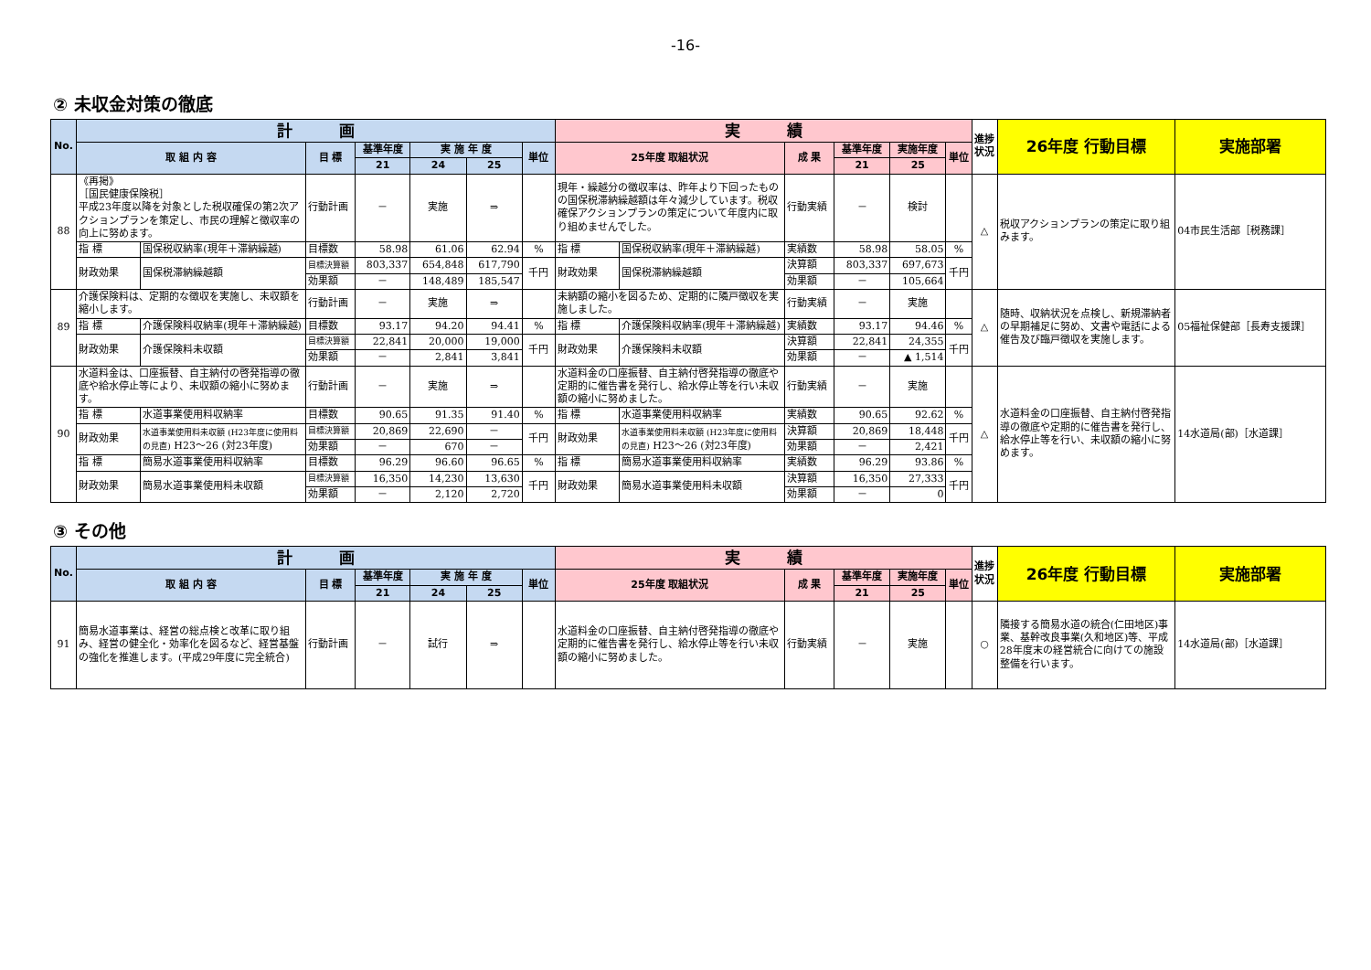-16-
② 未収金対策の徹底
| No. | 計 画 | | | | | | | 実 績 | | | | | | 進捗状況 | 26年度 行動目標 | 実施部署 |
| --- | --- | --- | --- | --- | --- | --- | --- | --- | --- | --- | --- | --- | --- | --- | --- | --- |
| | 取 組 内 容 | | 目 標 | 基準年度 | 実 施 年 度 | | 単位 | 25年度 取組状況 | | 成 果 | 基準年度 | 実施年度 | 単位 | | | |
| | | | | 21 | 24 | 25 | | | | | 21 | 25 | | | | |
| 88 | 《再掲》 ［国民健康保険税］ 平成23年度以降を対象とした税収確保の第2次アクションプランを策定し、市民の理解と徴収率の向上に努めます。 | | 行動計画 | － | 実施 | ⇒ | | 現年・繰越分の徴収率は、昨年より下回ったものの国保税滞納繰越額は年々減少しています。税収確保アクションプランの策定について年度内に取り組めませんでした。 | | 行動実績 | － | 検討 | | △ | 税収アクションプランの策定に取り組みます。 | 04市民生活部［税務課］ |
| | 指 標 | 国保税収納率(現年＋滞納繰越) | 目標数 | 58.98 | 61.06 | 62.94 | % | 指 標 | 国保税収納率(現年＋滞納繰越) | 実績数 | 58.98 | 58.05 | % | | | |
| | 財政効果 | 国保税滞納繰越額 | 目標決算額 | 803,337 | 654,848 | 617,790 | 千円 | 財政効果 | 国保税滞納繰越額 | 決算額 | 803,337 | 697,673 | 千円 | | | |
| | | | 効果額 | － | 148,489 | 185,547 | | | | 効果額 | － | 105,664 | | | | |
| 89 | 介護保険料は、定期的な徴収を実施し、未収額を縮小します。 | | 行動計画 | － | 実施 | ⇒ | | 未納額の縮小を図るため、定期的に隣戸徴収を実施しました。 | | 行動実績 | － | 実施 | | △ | 随時、収納状況を点検し、新規滞納者の早期補足に努め、文書や電話による催告及び臨戸徴収を実施します。 | 05福祉保健部［長寿支援課］ |
| | 指 標 | 介護保険料収納率(現年＋滞納繰越) | 目標数 | 93.17 | 94.20 | 94.41 | % | 指 標 | 介護保険料収納率(現年＋滞納繰越) | 実績数 | 93.17 | 94.46 | % | | | |
| | 財政効果 | 介護保険料未収額 | 目標決算額 | 22,841 | 20,000 | 19,000 | 千円 | 財政効果 | 介護保険料未収額 | 決算額 | 22,841 | 24,355 | 千円 | | | |
| | | | 効果額 | － | 2,841 | 3,841 | | | | 効果額 | － | ▲ 1,514 | | | | |
| 90 | 水道料金は、口座振替、自主納付の啓発指導の徹底や給水停止等により、未収額の縮小に努めます。 | | 行動計画 | － | 実施 | ⇒ | | 水道料金の口座振替、自主納付啓発指導の徹底や定期的に催告書を発行し、給水停止等を行い未収額の縮小に努めました。 | | 行動実績 | － | 実施 | | △ | 水道料金の口座振替、自主納付啓発指導の徹底や定期的に催告書を発行し、給水停止等を行い、未収額の縮小に努めます。 | 14水道局(部)［水道課］ |
| | 指 標 | 水道事業使用料収納率 | 目標数 | 90.65 | 91.35 | 91.40 | % | 指 標 | 水道事業使用料収納率 | 実績数 | 90.65 | 92.62 | % | | | |
| | 財政効果 | 水道事業使用料未収額 (H23年度に使用料の見直) H23～26 (対23年度) | 目標決算額 | 20,869 | 22,690 | － | 千円 | 財政効果 | 水道事業使用料未収額 (H23年度に使用料の見直) H23～26 (対23年度) | 決算額 | 20,869 | 18,448 | 千円 | | | |
| | | | 効果額 | － | 670 | － | | | | 効果額 | － | 2,421 | | | | |
| | 指 標 | 簡易水道事業使用料収納率 | 目標数 | 96.29 | 96.60 | 96.65 | % | 指 標 | 簡易水道事業使用料収納率 | 実績数 | 96.29 | 93.86 | % | | | |
| | 財政効果 | 簡易水道事業使用料未収額 | 目標決算額 | 16,350 | 14,230 | 13,630 | 千円 | 財政効果 | 簡易水道事業使用料未収額 | 決算額 | 16,350 | 27,333 | 千円 | | | |
| | | | 効果額 | － | 2,120 | 2,720 | | | | 効果額 | － | 0 | | | | |
③ その他
| No. | 計 画 | | | | | | 実 績 | | | | | 進捗状況 | 26年度 行動目標 | 実施部署 |
| --- | --- | --- | --- | --- | --- | --- | --- | --- | --- | --- | --- | --- | --- | --- |
| | 取 組 内 容 | 目 標 | 基準年度 | 実 施 年 度 | | 単位 | 25年度 取組状況 | 成 果 | 基準年度 | 実施年度 | 単位 | | | |
| | | | 21 | 24 | 25 | | | | 21 | 25 | | | | |
| 91 | 簡易水道事業は、経営の総点検と改革に取り組み、経営の健全化・効率化を図るなど、経営基盤の強化を推進します。(平成29年度に完全統合) | 行動計画 | － | 試行 | ⇒ | | 水道料金の口座振替、自主納付啓発指導の徹底や定期的に催告書を発行し、給水停止等を行い未収額の縮小に努めました。 | 行動実績 | － | 実施 | | ○ | 隣接する簡易水道の統合(仁田地区)事業、基幹改良事業(久和地区)等、平成28年度末の経営統合に向けての施設整備を行います。 | 14水道局(部)［水道課］ |